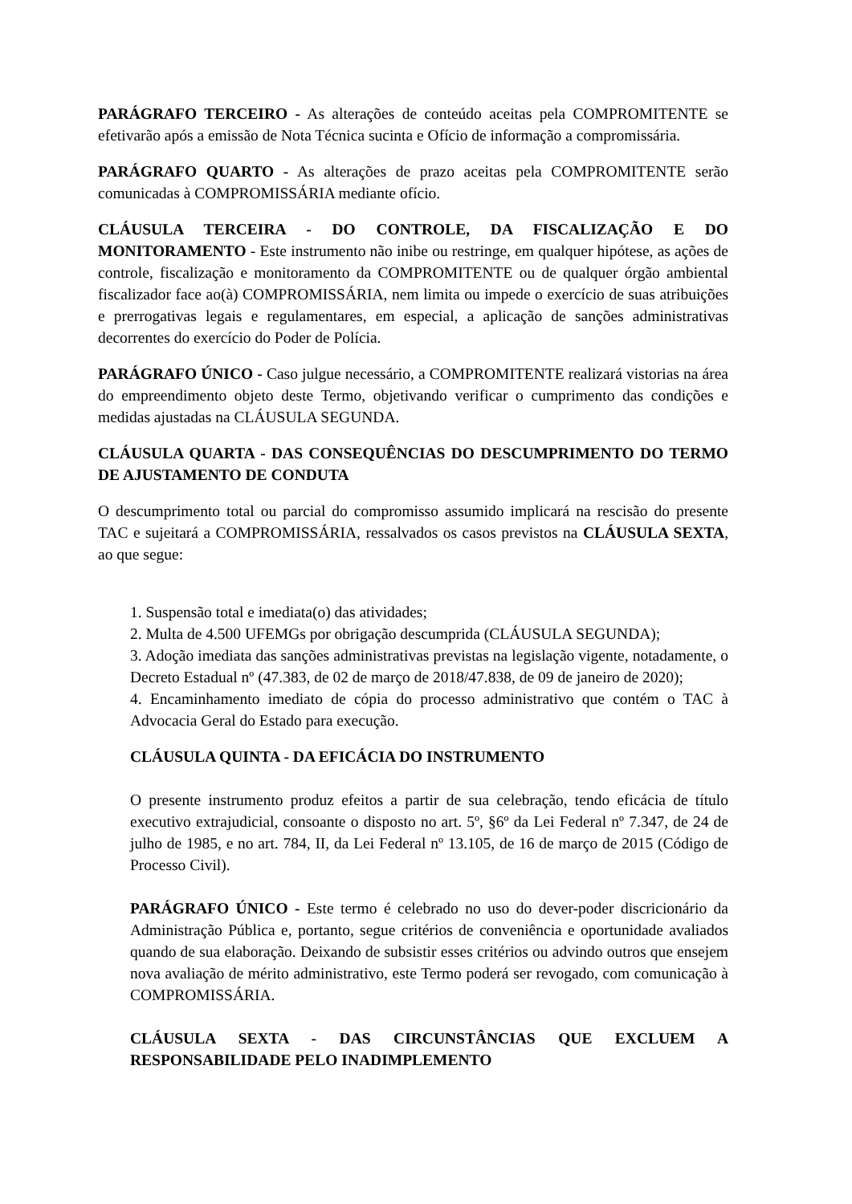PARÁGRAFO TERCEIRO - As alterações de conteúdo aceitas pela COMPROMITENTE se efetivarão após a emissão de Nota Técnica sucinta e Ofício de informação a compromissária.
PARÁGRAFO QUARTO - As alterações de prazo aceitas pela COMPROMITENTE serão comunicadas à COMPROMISSÁRIA mediante ofício.
CLÁUSULA TERCEIRA - DO CONTROLE, DA FISCALIZAÇÃO E DO MONITORAMENTO - Este instrumento não inibe ou restringe, em qualquer hipótese, as ações de controle, fiscalização e monitoramento da COMPROMITENTE ou de qualquer órgão ambiental fiscalizador face ao(à) COMPROMISSÁRIA, nem limita ou impede o exercício de suas atribuições e prerrogativas legais e regulamentares, em especial, a aplicação de sanções administrativas decorrentes do exercício do Poder de Polícia.
PARÁGRAFO ÚNICO - Caso julgue necessário, a COMPROMITENTE realizará vistorias na área do empreendimento objeto deste Termo, objetivando verificar o cumprimento das condições e medidas ajustadas na CLÁUSULA SEGUNDA.
CLÁUSULA QUARTA - DAS CONSEQUÊNCIAS DO DESCUMPRIMENTO DO TERMO DE AJUSTAMENTO DE CONDUTA
O descumprimento total ou parcial do compromisso assumido implicará na rescisão do presente TAC e sujeitará a COMPROMISSÁRIA, ressalvados os casos previstos na CLÁUSULA SEXTA, ao que segue:
1. Suspensão total e imediata(o) das atividades;
2. Multa de 4.500 UFEMGs por obrigação descumprida (CLÁUSULA SEGUNDA);
3. Adoção imediata das sanções administrativas previstas na legislação vigente, notadamente, o Decreto Estadual nº (47.383, de 02 de março de 2018/47.838, de 09 de janeiro de 2020);
4. Encaminhamento imediato de cópia do processo administrativo que contém o TAC à Advocacia Geral do Estado para execução.
CLÁUSULA QUINTA - DA EFICÁCIA DO INSTRUMENTO
O presente instrumento produz efeitos a partir de sua celebração, tendo eficácia de título executivo extrajudicial, consoante o disposto no art. 5º, §6º da Lei Federal nº 7.347, de 24 de julho de 1985, e no art. 784, II, da Lei Federal nº 13.105, de 16 de março de 2015 (Código de Processo Civil).
PARÁGRAFO ÚNICO - Este termo é celebrado no uso do dever-poder discricionário da Administração Pública e, portanto, segue critérios de conveniência e oportunidade avaliados quando de sua elaboração. Deixando de subsistir esses critérios ou advindo outros que ensejem nova avaliação de mérito administrativo, este Termo poderá ser revogado, com comunicação à COMPROMISSÁRIA.
CLÁUSULA SEXTA - DAS CIRCUNSTÂNCIAS QUE EXCLUEM A RESPONSABILIDADE PELO INADIMPLEMENTO